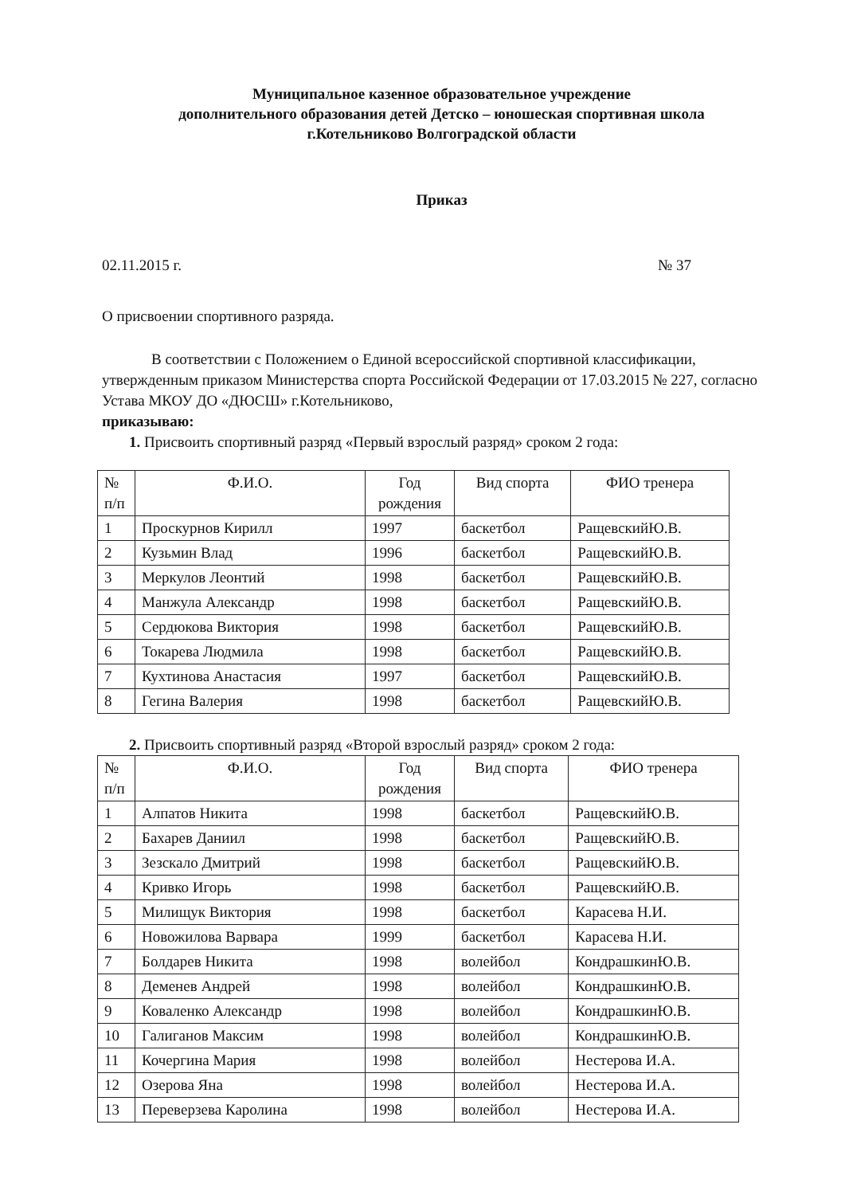Муниципальное казенное образовательное учреждение
дополнительного образования детей Детско – юношеская спортивная школа
г.Котельниково Волгоградской области
Приказ
02.11.2015 г. № 37
О присвоении спортивного разряда.
В соответствии с Положением о Единой всероссийской спортивной классификации, утвержденным приказом Министерства спорта Российской Федерации от 17.03.2015 № 227, согласно Устава МКОУ ДО «ДЮСШ» г.Котельниково,
приказываю:
1. Присвоить спортивный разряд «Первый взрослый разряд» сроком 2 года:
| № п/п | Ф.И.О. | Год рождения | Вид спорта | ФИО тренера |
| 1 | Проскурнов Кирилл | 1997 | баскетбол | РащевскийЮ.В. |
| 2 | Кузьмин Влад | 1996 | баскетбол | РащевскийЮ.В. |
| 3 | Меркулов Леонтий | 1998 | баскетбол | РащевскийЮ.В. |
| 4 | Манжула Александр | 1998 | баскетбол | РащевскийЮ.В. |
| 5 | Сердюкова Виктория | 1998 | баскетбол | РащевскийЮ.В. |
| 6 | Токарева Людмила | 1998 | баскетбол | РащевскийЮ.В. |
| 7 | Кухтинова Анастасия | 1997 | баскетбол | РащевскийЮ.В. |
| 8 | Гегина Валерия | 1998 | баскетбол | РащевскийЮ.В. |
2. Присвоить спортивный разряд «Второй взрослый разряд» сроком 2 года:
| № п/п | Ф.И.О. | Год рождения | Вид спорта | ФИО тренера |
| 1 | Алпатов Никита | 1998 | баскетбол | РащевскийЮ.В. |
| 2 | Бахарев Даниил | 1998 | баскетбол | РащевскийЮ.В. |
| 3 | Зезскало Дмитрий | 1998 | баскетбол | РащевскийЮ.В. |
| 4 | Кривко Игорь | 1998 | баскетбол | РащевскийЮ.В. |
| 5 | Милищук Виктория | 1998 | баскетбол | Карасева Н.И. |
| 6 | Новожилова Варвара | 1999 | баскетбол | Карасева Н.И. |
| 7 | Болдарев Никита | 1998 | волейбол | КондрашкинЮ.В. |
| 8 | Деменев Андрей | 1998 | волейбол | КондрашкинЮ.В. |
| 9 | Коваленко Александр | 1998 | волейбол | КондрашкинЮ.В. |
| 10 | Галиганов Максим | 1998 | волейбол | КондрашкинЮ.В. |
| 11 | Кочергина Мария | 1998 | волейбол | Нестерова И.А. |
| 12 | Озерова Яна | 1998 | волейбол | Нестерова И.А. |
| 13 | Переверзева Каролина | 1998 | волейбол | Нестерова И.А. |